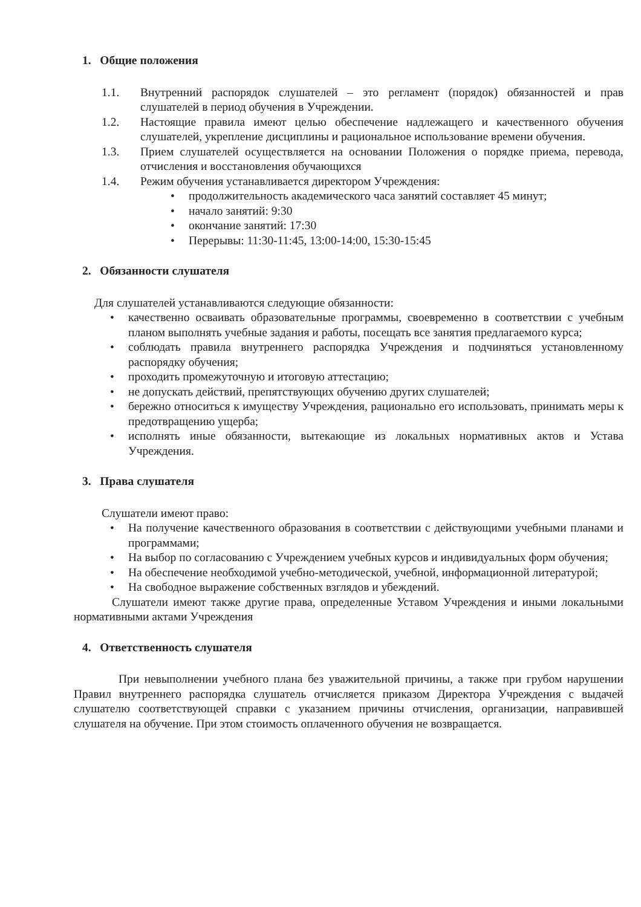1. Общие положения
1.1. Внутренний распорядок слушателей – это регламент (порядок) обязанностей и прав слушателей в период обучения в Учреждении.
1.2. Настоящие правила имеют целью обеспечение надлежащего и качественного обучения слушателей, укрепление дисциплины и рациональное использование времени обучения.
1.3. Прием слушателей осуществляется на основании Положения о порядке приема, перевода, отчисления и восстановления обучающихся
1.4. Режим обучения устанавливается директором Учреждения:
• продолжительность академического часа занятий составляет 45 минут;
• начало занятий: 9:30
• окончание занятий: 17:30
• Перерывы: 11:30-11:45, 13:00-14:00, 15:30-15:45
2. Обязанности слушателя
Для слушателей устанавливаются следующие обязанности:
• качественно осваивать образовательные программы, своевременно в соответствии с учебным планом выполнять учебные задания и работы, посещать все занятия предлагаемого курса;
• соблюдать правила внутреннего распорядка Учреждения и подчиняться установленному распорядку обучения;
• проходить промежуточную и итоговую аттестацию;
• не допускать действий, препятствующих обучению других слушателей;
• бережно относиться к имуществу Учреждения, рационально его использовать, принимать меры к предотвращению ущерба;
• исполнять иные обязанности, вытекающие из локальных нормативных актов и Устава Учреждения.
3. Права слушателя
Слушатели имеют право:
• На получение качественного образования в соответствии с действующими учебными планами и программами;
• На выбор по согласованию с Учреждением учебных курсов и индивидуальных форм обучения;
• На обеспечение необходимой учебно-методической, учебной, информационной литературой;
• На свободное выражение собственных взглядов и убеждений.
Слушатели имеют также другие права, определенные Уставом Учреждения и иными локальными нормативными актами Учреждения
4. Ответственность слушателя
При невыполнении учебного плана без уважительной причины, а также при грубом нарушении Правил внутреннего распорядка слушатель отчисляется приказом Директора Учреждения с выдачей слушателю соответствующей справки с указанием причины отчисления, организации, направившей слушателя на обучение. При этом стоимость оплаченного обучения не возвращается.